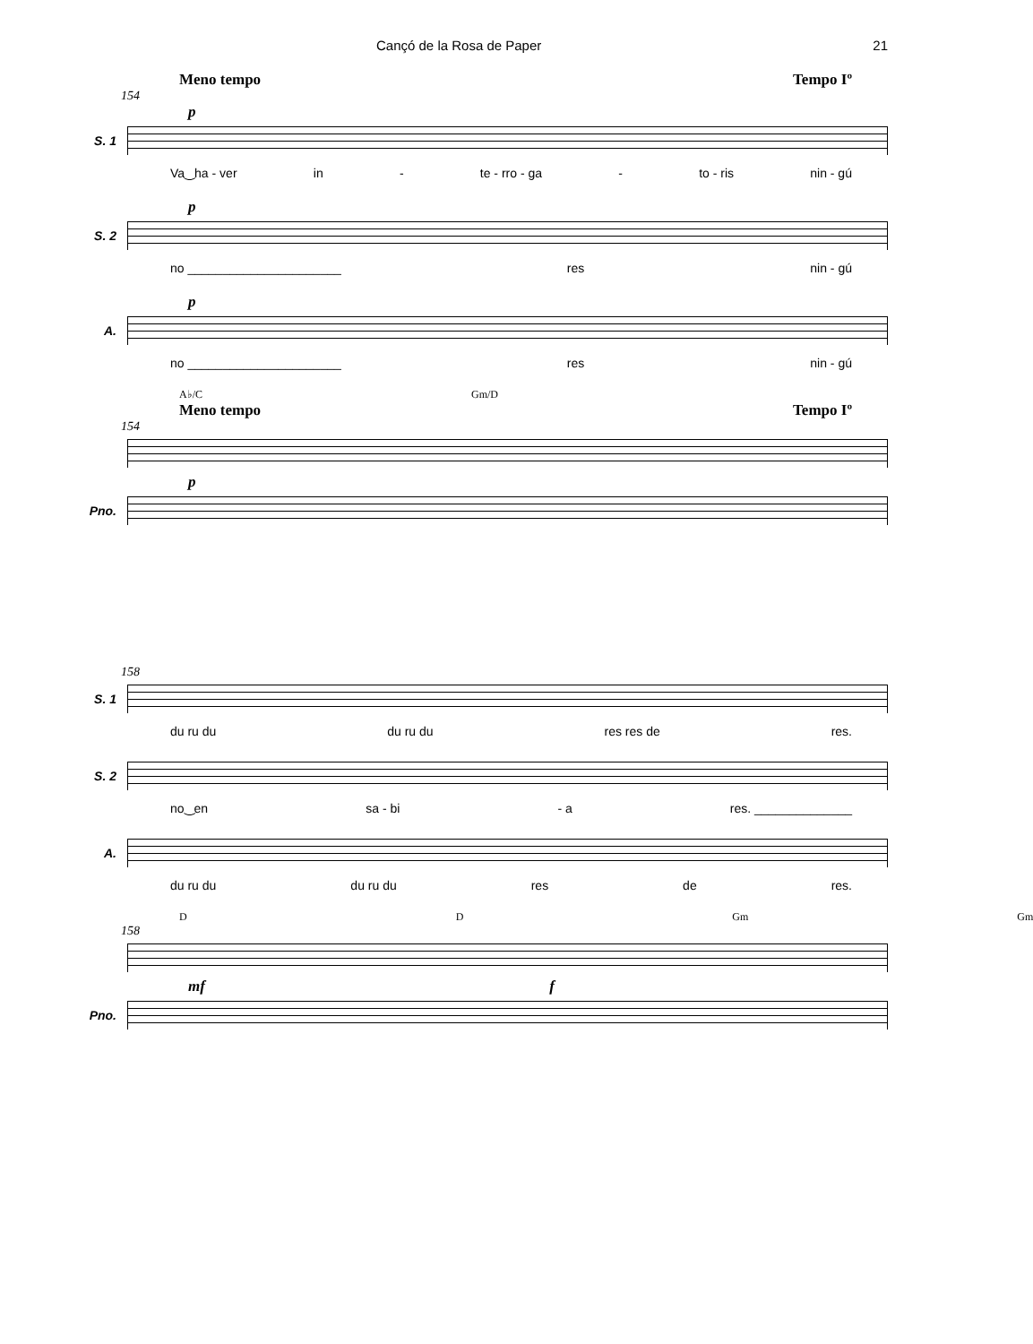Cançó de la Rosa de Paper 21
Meno tempo Tempo Iº
154
p
S. 1
Va‿ha - ver in - te - rro - ga - to - ris nin - gú
p
S. 2
no ______________________ res nin - gú
p
A.
no ______________________ res nin - gú
A♭/C Gm/D
Meno tempo Tempo Iº
154
p
Pno.
158
S. 1
du ru du du ru du res res de res.
S. 2
no‿en sa - bi - a res. ______________
A.
du ru du du ru du res de res.
D D Gm Gm
158
mf f
Pno.